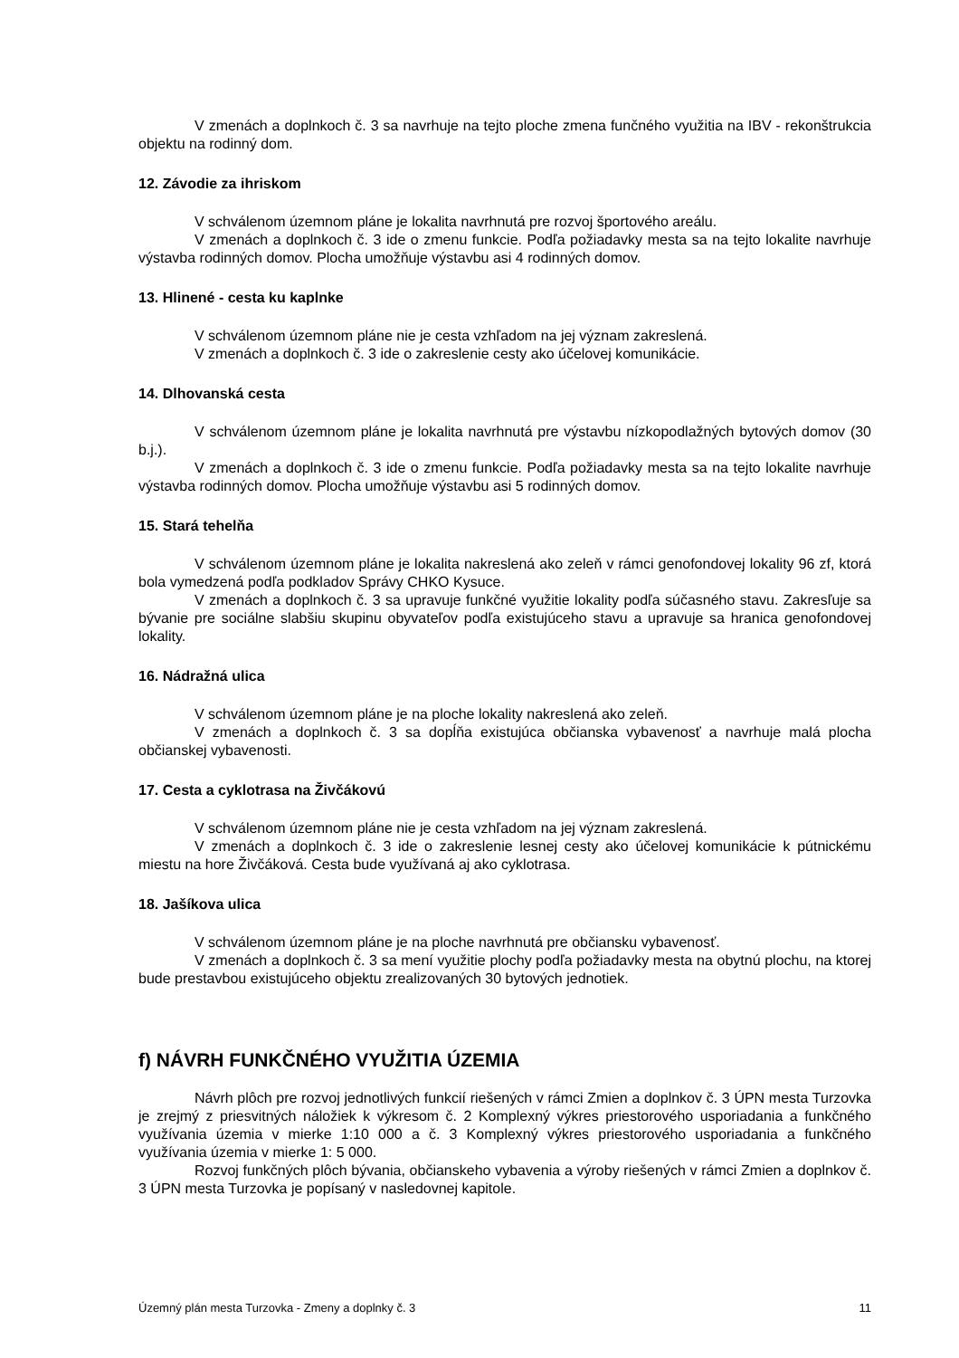V zmenách a doplnkoch č. 3 sa navrhuje na tejto ploche zmena funčného využitia na IBV - rekonštrukcia objektu na rodinný dom.
12. Závodie za ihriskom
V schválenom územnom pláne je lokalita navrhnutá pre rozvoj športového areálu.
V zmenách a doplnkoch č. 3 ide o zmenu funkcie. Podľa požiadavky mesta sa na tejto lokalite navrhuje výstavba rodinných domov. Plocha umožňuje výstavbu asi 4 rodinných domov.
13. Hlinené - cesta ku kaplnke
V schválenom územnom pláne nie je cesta vzhľadom na jej význam zakreslená.
V zmenách a doplnkoch č. 3 ide o zakreslenie cesty ako účelovej komunikácie.
14. Dlhovanská cesta
V schválenom územnom pláne je lokalita navrhnutá pre výstavbu nízkopodlažných bytových domov (30 b.j.).
V zmenách a doplnkoch č. 3 ide o zmenu funkcie. Podľa požiadavky mesta sa na tejto lokalite navrhuje výstavba rodinných domov. Plocha umožňuje výstavbu asi 5 rodinných domov.
15. Stará tehelňa
V schválenom územnom pláne je lokalita nakreslená ako zeleň v rámci genofondovej lokality 96 zf, ktorá bola vymedzená podľa podkladov Správy CHKO Kysuce.
V zmenách a doplnkoch č. 3 sa upravuje funkčné využitie lokality podľa súčasného stavu. Zakresľuje sa bývanie pre sociálne slabšiu skupinu obyvateľov podľa existujúceho stavu a upravuje sa hranica genofondovej lokality.
16. Nádražná ulica
V schválenom územnom pláne je na ploche lokality nakreslená ako zeleň.
V zmenách a doplnkoch č. 3 sa dopĺňa existujúca občianska vybavenosť a navrhuje malá plocha občianskej vybavenosti.
17. Cesta a cyklotrasa na Živčákovú
V schválenom územnom pláne nie je cesta vzhľadom na jej význam zakreslená.
V zmenách a doplnkoch č. 3 ide o zakreslenie lesnej cesty ako účelovej komunikácie k pútnickému miestu na hore Živčáková. Cesta bude využívaná aj ako cyklotrasa.
18. Jašíkova ulica
V schválenom územnom pláne je na ploche navrhnutá pre občiansku vybavenosť.
V zmenách a doplnkoch č. 3 sa mení využitie plochy podľa požiadavky mesta na obytnú plochu, na ktorej bude prestavbou existujúceho objektu zrealizovaných 30 bytových jednotiek.
f) NÁVRH FUNKČNÉHO VYUŽITIA ÚZEMIA
Návrh plôch pre rozvoj jednotlivých funkcií riešených v rámci Zmien a doplnkov č. 3 ÚPN mesta Turzovka je zrejmý z priesvitných náložiek k výkresom č. 2 Komplexný výkres priestorového usporiadania a funkčného využívania územia v mierke 1:10 000 a č. 3 Komplexný výkres priestorového usporiadania a funkčného využívania územia v mierke 1: 5 000.
Rozvoj funkčných plôch bývania, občianskeho vybavenia a výroby riešených v rámci Zmien a doplnkov č. 3 ÚPN mesta Turzovka je popísaný v nasledovnej kapitole.
Územný plán mesta Turzovka - Zmeny a doplnky č. 3 11